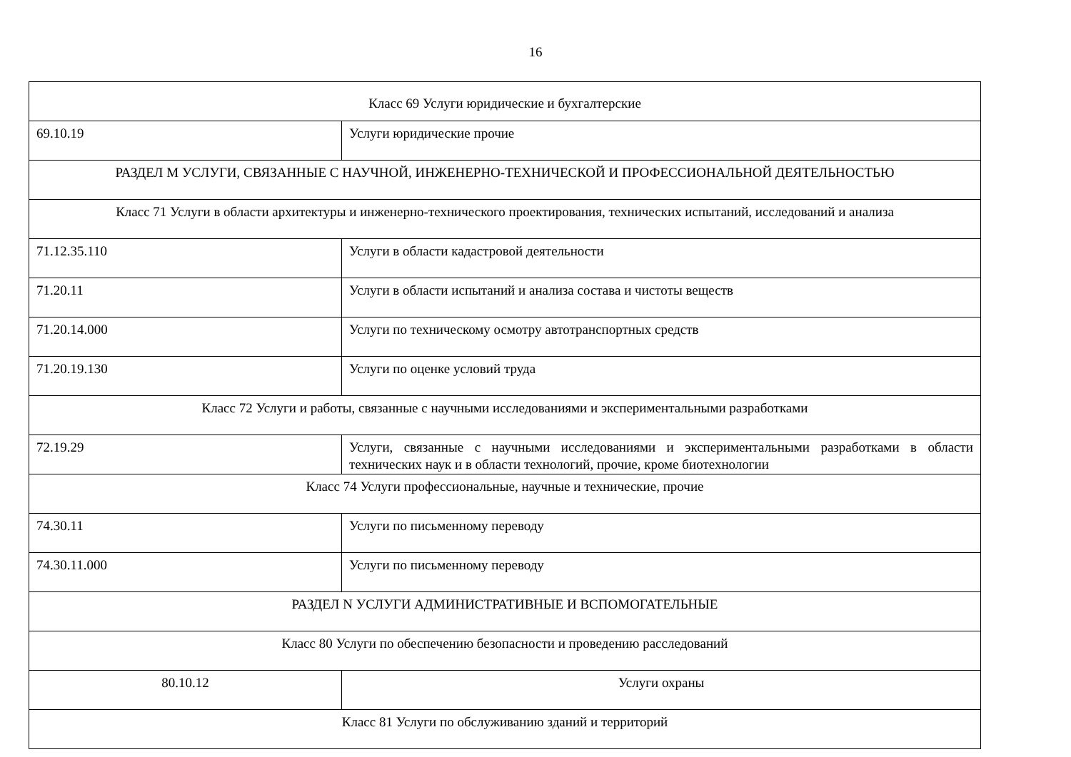16
| Класс 69 Услуги юридические и бухгалтерские | |
| 69.10.19 | Услуги юридические прочие |
| РАЗДЕЛ M УСЛУГИ, СВЯЗАННЫЕ С НАУЧНОЙ, ИНЖЕНЕРНО-ТЕХНИЧЕСКОЙ И ПРОФЕССИОНАЛЬНОЙ ДЕЯТЕЛЬНОСТЬЮ | |
| Класс 71 Услуги в области архитектуры и инженерно-технического проектирования, технических испытаний, исследований и анализа | |
| 71.12.35.110 | Услуги в области кадастровой деятельности |
| 71.20.11 | Услуги в области испытаний и анализа состава и чистоты веществ |
| 71.20.14.000 | Услуги по техническому осмотру автотранспортных средств |
| 71.20.19.130 | Услуги по оценке условий труда |
| Класс 72 Услуги и работы, связанные с научными исследованиями и экспериментальными разработками | |
| 72.19.29 | Услуги, связанные с научными исследованиями и экспериментальными разработками в области технических наук и в области технологий, прочие, кроме биотехнологии |
| Класс 74 Услуги профессиональные, научные и технические, прочие | |
| 74.30.11 | Услуги по письменному переводу |
| 74.30.11.000 | Услуги по письменному переводу |
| РАЗДЕЛ N УСЛУГИ АДМИНИСТРАТИВНЫЕ И ВСПОМОГАТЕЛЬНЫЕ | |
| Класс 80 Услуги по обеспечению безопасности и проведению расследований | |
| 80.10.12 | Услуги охраны |
| Класс 81 Услуги по обслуживанию зданий и территорий | |